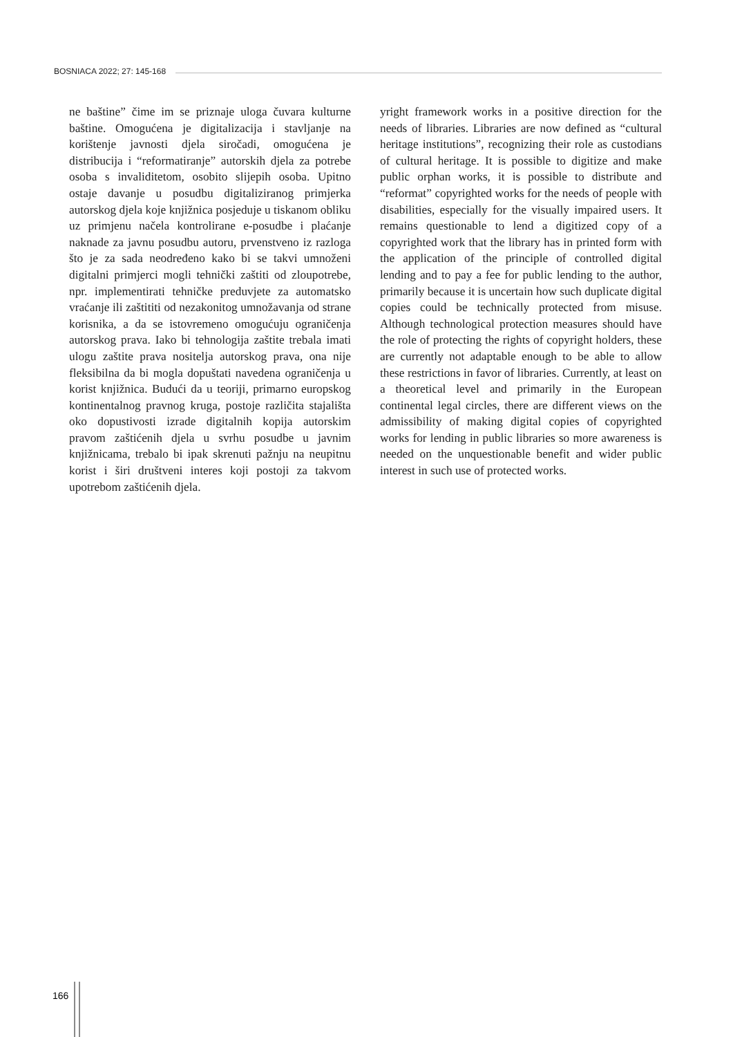BOSNIACA 2022; 27: 145-168
ne baštine” čime im se priznaje uloga čuvara kulturne baštine. Omogućena je digitalizacija i stavljanje na korištenje javnosti djela siročadi, omogućena je distribucija i “reformatiranje” autorskih djela za potrebe osoba s invaliditetom, osobito slijepih osoba. Upitno ostaje davanje u posudbu digitaliziranog primjerka autorskog djela koje knjižnica posjeduje u tiskanom obliku uz primjenu načela kontrolirane e-posudbe i plaćanje naknade za javnu posudbu autoru, prvenstveno iz razloga što je za sada neodređeno kako bi se takvi umnoženi digitalni primjerci mogli tehnički zaštiti od zloupotrebe, npr. implementirati tehničke preduvjete za automatsko vraćanje ili zaštititi od nezakonitog umnožavanja od strane korisnika, a da se istovremeno omogućuju ograničenja autorskog prava. Iako bi tehnologija zaštite trebala imati ulogu zaštite prava nositelja autorskog prava, ona nije fleksibilna da bi mogla dopuštati navedena ograničenja u korist knjižnica. Budući da u teoriji, primarno europskog kontinentalnog pravnog kruga, postoje različita stajališta oko dopustivosti izrade digitalnih kopija autorskim pravom zaštićenih djela u svrhu posudbe u javnim knjižnicama, trebalo bi ipak skrenuti pažnju na neupitnu korist i širi društveni interes koji postoji za takvom upotrebom zaštićenih djela.
yright framework works in a positive direction for the needs of libraries. Libraries are now defined as “cultural heritage institutions”, recognizing their role as custodians of cultural heritage. It is possible to digitize and make public orphan works, it is possible to distribute and “reformat” copyrighted works for the needs of people with disabilities, especially for the visually impaired users. It remains questionable to lend a digitized copy of a copyrighted work that the library has in printed form with the application of the principle of controlled digital lending and to pay a fee for public lending to the author, primarily because it is uncertain how such duplicate digital copies could be technically protected from misuse. Although technological protection measures should have the role of protecting the rights of copyright holders, these are currently not adaptable enough to be able to allow these restrictions in favor of libraries. Currently, at least on a theoretical level and primarily in the European continental legal circles, there are different views on the admissibility of making digital copies of copyrighted works for lending in public libraries so more awareness is needed on the unquestionable benefit and wider public interest in such use of protected works.
166